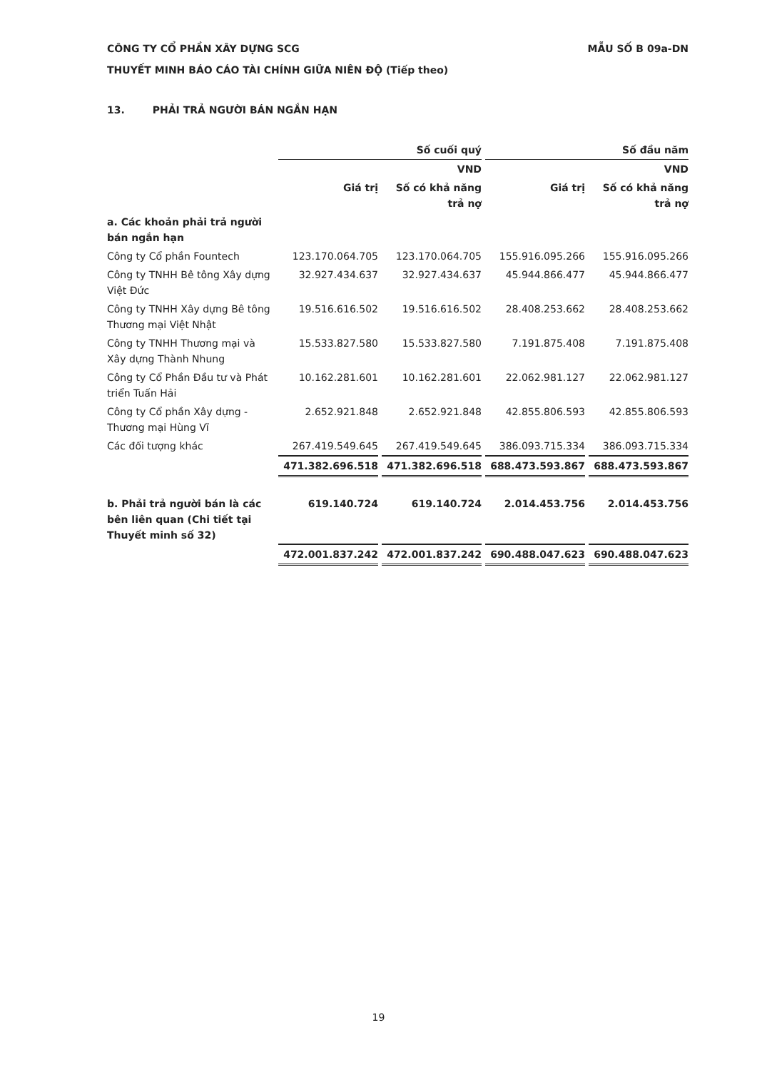CÔNG TY CỔ PHẦN XÂY DỰNG SCG MẪU SỐ B 09a-DN
THUYẾT MINH BÁO CÁO TÀI CHÍNH GIỮA NIÊN ĐỘ (Tiếp theo)
13. PHẢI TRẢ NGƯỜI BÁN NGẮN HẠN
| | Số cuối quý | | Số đầu năm | |
| --- | --- | --- | --- | --- |
| | | VND | | VND |
| | Giá trị | Số có khả năng trả nợ | Giá trị | Số có khả năng trả nợ |
| a. Các khoản phải trả người bán ngắn hạn | | | | |
| Công ty Cổ phần Fountech | 123.170.064.705 | 123.170.064.705 | 155.916.095.266 | 155.916.095.266 |
| Công ty TNHH Bê tông Xây dựng Việt Đức | 32.927.434.637 | 32.927.434.637 | 45.944.866.477 | 45.944.866.477 |
| Công ty TNHH Xây dựng Bê tông Thương mại Việt Nhật | 19.516.616.502 | 19.516.616.502 | 28.408.253.662 | 28.408.253.662 |
| Công ty TNHH Thương mại và Xây dựng Thành Nhung | 15.533.827.580 | 15.533.827.580 | 7.191.875.408 | 7.191.875.408 |
| Công ty Cổ Phần Đầu tư và Phát triển Tuấn Hải | 10.162.281.601 | 10.162.281.601 | 22.062.981.127 | 22.062.981.127 |
| Công ty Cổ phần Xây dựng - Thương mại Hùng Vĩ | 2.652.921.848 | 2.652.921.848 | 42.855.806.593 | 42.855.806.593 |
| Các đối tượng khác | 267.419.549.645 | 267.419.549.645 | 386.093.715.334 | 386.093.715.334 |
| | 471.382.696.518 | 471.382.696.518 | 688.473.593.867 | 688.473.593.867 |
| b. Phải trả người bán là các bên liên quan (Chi tiết tại Thuyết minh số 32) | 619.140.724 | 619.140.724 | 2.014.453.756 | 2.014.453.756 |
| | 472.001.837.242 | 472.001.837.242 | 690.488.047.623 | 690.488.047.623 |
19